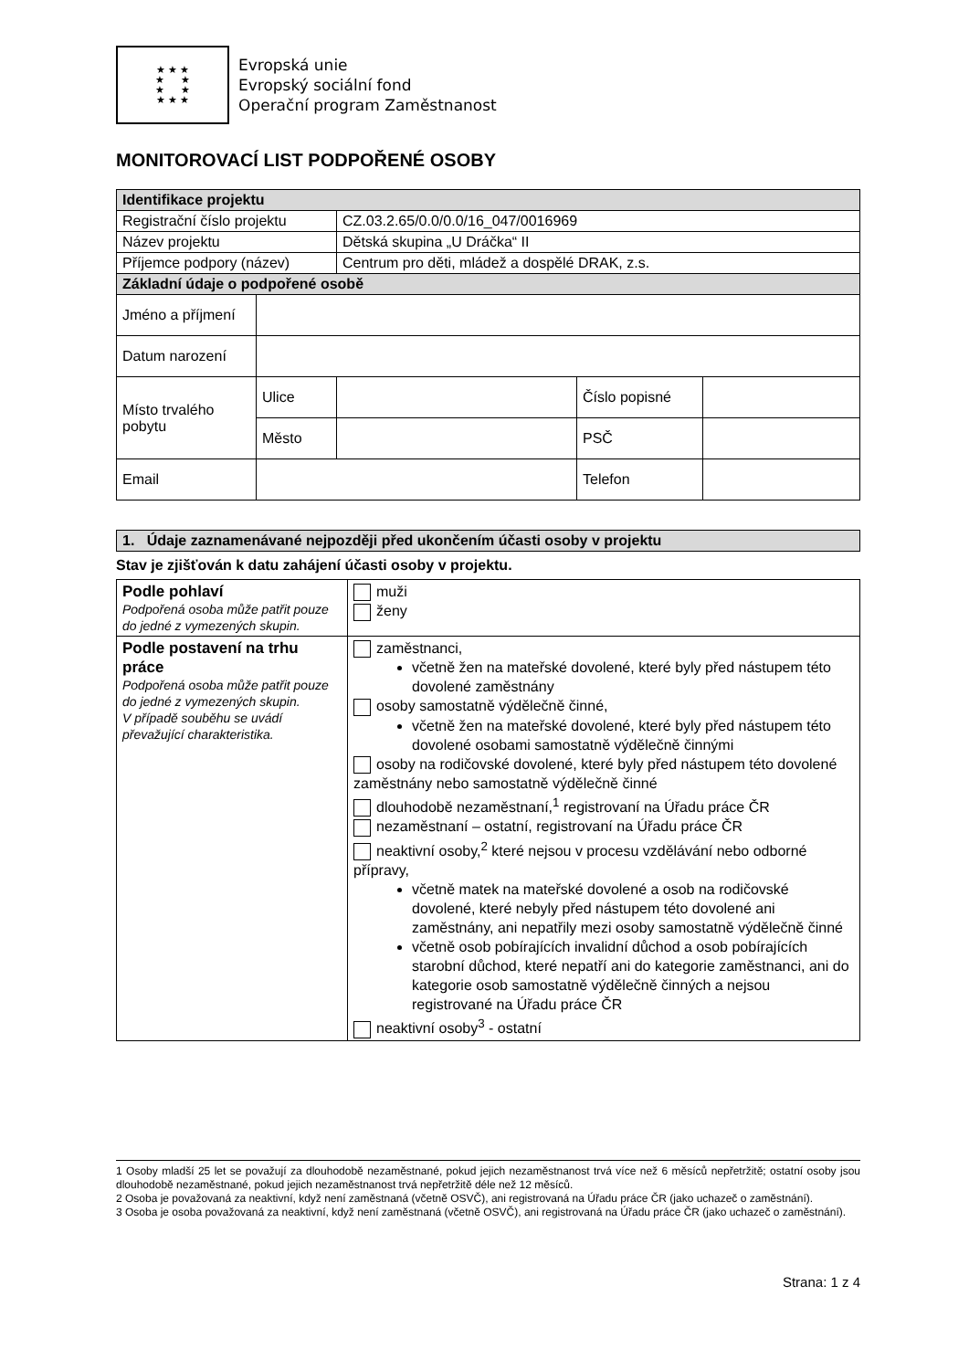★ ★ ★
★ ★
★ ★
★ ★ ★
Evropská unie
Evropský sociální fond
Operační program Zaměstnanost
MONITOROVACÍ LIST PODPOŘENÉ OSOBY
| Identifikace projektu | | | | |
| Registrační číslo projektu | | CZ.03.2.65/0.0/0.0/16_047/0016969 | | |
| Název projektu | | Dětská skupina „U Dráčka“ II | | |
| Příjemce podpory (název) | | Centrum pro děti, mládež a dospělé DRAK, z.s. | | |
| Základní údaje o podpořené osobě | | | | |
| Jméno a příjmení | | | | |
| Datum narození | | | | |
| Místo trvalého pobytu | Ulice | | Číslo popisné | |
| | Město | | PSČ | |
| Email | | | Telefon | |
| 1. Údaje zaznamenávané nejpozději před ukončením účasti osoby v projektu |
Stav je zjišťován k datu zahájení účasti osoby v projektu.
| Podle pohlaví Podpořená osoba může patřit pouze do jedné z vymezených skupin. | muži ženy |
| Podle postavení na trhu práce Podpořená osoba může patřit pouze do jedné z vymezených skupin. V případě souběhu se uvádí převažující charakteristika. | zaměstnanci, včetně žen na mateřské dovolené, které byly před nástupem této dovolené zaměstnány osoby samostatně výdělečně činné, včetně žen na mateřské dovolené, které byly před nástupem této dovolené osobami samostatně výdělečně činnými osoby na rodičovské dovolené, které byly před nástupem této dovolené zaměstnány nebo samostatně výdělečně činné dlouhodobě nezaměstnaní,<sup>1</sup> registrovaní na Úřadu práce ČR nezaměstnaní – ostatní, registrovaní na Úřadu práce ČR neaktivní osoby,<sup>2</sup> které nejsou v procesu vzdělávání nebo odborné přípravy, včetně matek na mateřské dovolené a osob na rodičovské dovolené, které nebyly před nástupem této dovolené ani zaměstnány, ani nepatřily mezi osoby samostatně výdělečně činné včetně osob pobírajících invalidní důchod a osob pobírajících starobní důchod, které nepatří ani do kategorie zaměstnanci, ani do kategorie osob samostatně výdělečně činných a nejsou registrované na Úřadu práce ČR neaktivní osoby<sup>3</sup> - ostatní |
1 Osoby mladší 25 let se považují za dlouhodobě nezaměstnané, pokud jejich nezaměstnanost trvá více než 6 měsíců nepřetržitě; ostatní osoby jsou dlouhodobě nezaměstnané, pokud jejich nezaměstnanost trvá nepřetržitě déle než 12 měsíců.
2 Osoba je považovaná za neaktivní, když není zaměstnaná (včetně OSVČ), ani registrovaná na Úřadu práce ČR (jako uchazeč o zaměstnání).
3 Osoba je osoba považovaná za neaktivní, když není zaměstnaná (včetně OSVČ), ani registrovaná na Úřadu práce ČR (jako uchazeč o zaměstnání).
Strana: 1 z 4